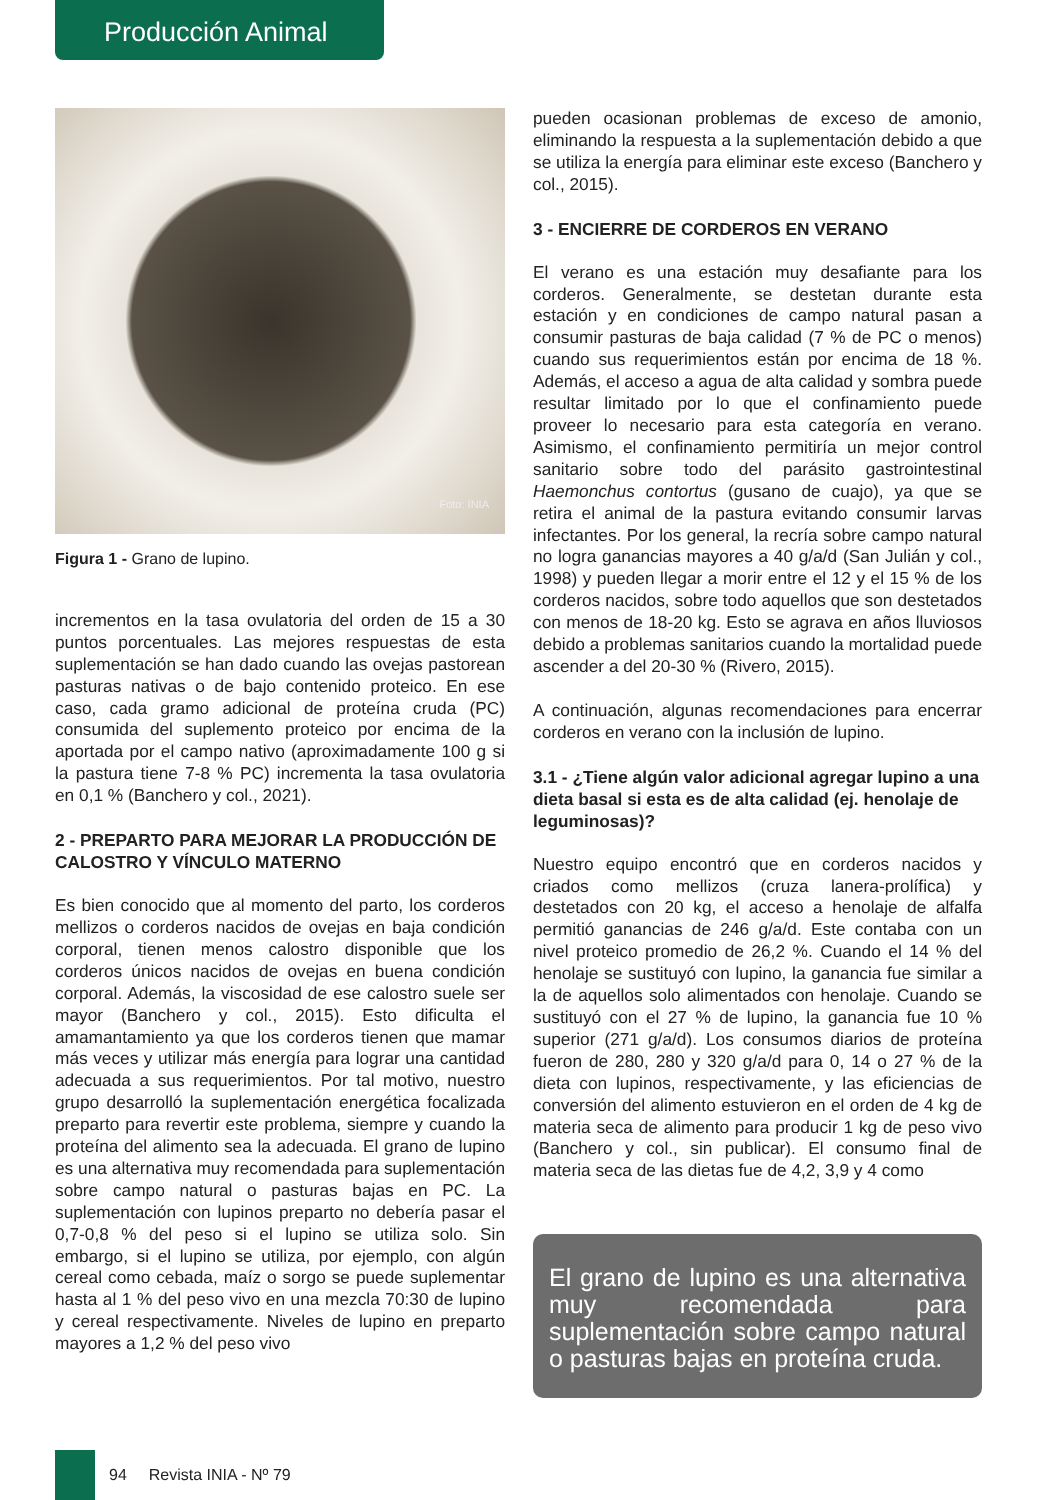Producción Animal
Foto: INIA
Figura 1 - Grano de lupino.
incrementos en la tasa ovulatoria del orden de 15 a 30 puntos porcentuales. Las mejores respuestas de esta suplementación se han dado cuando las ovejas pastorean pasturas nativas o de bajo contenido proteico. En ese caso, cada gramo adicional de proteína cruda (PC) consumida del suplemento proteico por encima de la aportada por el campo nativo (aproximadamente 100 g si la pastura tiene 7-8 % PC) incrementa la tasa ovulatoria en 0,1 % (Banchero y col., 2021).
2 - PREPARTO PARA MEJORAR LA PRODUCCIÓN DE CALOSTRO Y VÍNCULO MATERNO
Es bien conocido que al momento del parto, los corderos mellizos o corderos nacidos de ovejas en baja condición corporal, tienen menos calostro disponible que los corderos únicos nacidos de ovejas en buena condición corporal. Además, la viscosidad de ese calostro suele ser mayor (Banchero y col., 2015). Esto dificulta el amamantamiento ya que los corderos tienen que mamar más veces y utilizar más energía para lograr una cantidad adecuada a sus requerimientos. Por tal motivo, nuestro grupo desarrolló la suplementación energética focalizada preparto para revertir este problema, siempre y cuando la proteína del alimento sea la adecuada. El grano de lupino es una alternativa muy recomendada para suplementación sobre campo natural o pasturas bajas en PC. La suplementación con lupinos preparto no debería pasar el 0,7-0,8 % del peso si el lupino se utiliza solo. Sin embargo, si el lupino se utiliza, por ejemplo, con algún cereal como cebada, maíz o sorgo se puede suplementar hasta al 1 % del peso vivo en una mezcla 70:30 de lupino y cereal respectivamente. Niveles de lupino en preparto mayores a 1,2 % del peso vivo
pueden ocasionan problemas de exceso de amonio, eliminando la respuesta a la suplementación debido a que se utiliza la energía para eliminar este exceso (Banchero y col., 2015).
3 - ENCIERRE DE CORDEROS EN VERANO
El verano es una estación muy desafiante para los corderos. Generalmente, se destetan durante esta estación y en condiciones de campo natural pasan a consumir pasturas de baja calidad (7 % de PC o menos) cuando sus requerimientos están por encima de 18 %. Además, el acceso a agua de alta calidad y sombra puede resultar limitado por lo que el confinamiento puede proveer lo necesario para esta categoría en verano. Asimismo, el confinamiento permitiría un mejor control sanitario sobre todo del parásito gastrointestinal Haemonchus contortus (gusano de cuajo), ya que se retira el animal de la pastura evitando consumir larvas infectantes. Por los general, la recría sobre campo natural no logra ganancias mayores a 40 g/a/d (San Julián y col., 1998) y pueden llegar a morir entre el 12 y el 15 % de los corderos nacidos, sobre todo aquellos que son destetados con menos de 18-20 kg. Esto se agrava en años lluviosos debido a problemas sanitarios cuando la mortalidad puede ascender a del 20-30 % (Rivero, 2015).
A continuación, algunas recomendaciones para encerrar corderos en verano con la inclusión de lupino.
3.1 - ¿Tiene algún valor adicional agregar lupino a una dieta basal si esta es de alta calidad (ej. henolaje de leguminosas)?
Nuestro equipo encontró que en corderos nacidos y criados como mellizos (cruza lanera-prolífica) y destetados con 20 kg, el acceso a henolaje de alfalfa permitió ganancias de 246 g/a/d. Este contaba con un nivel proteico promedio de 26,2 %. Cuando el 14 % del henolaje se sustituyó con lupino, la ganancia fue similar a la de aquellos solo alimentados con henolaje. Cuando se sustituyó con el 27 % de lupino, la ganancia fue 10 % superior (271 g/a/d). Los consumos diarios de proteína fueron de 280, 280 y 320 g/a/d para 0, 14 o 27 % de la dieta con lupinos, respectivamente, y las eficiencias de conversión del alimento estuvieron en el orden de 4 kg de materia seca de alimento para producir 1 kg de peso vivo (Banchero y col., sin publicar). El consumo final de materia seca de las dietas fue de 4,2, 3,9 y 4 como
El grano de lupino es una alternativa muy recomendada para suplementación sobre campo natural o pasturas bajas en proteína cruda.
94 Revista INIA - Nº 79